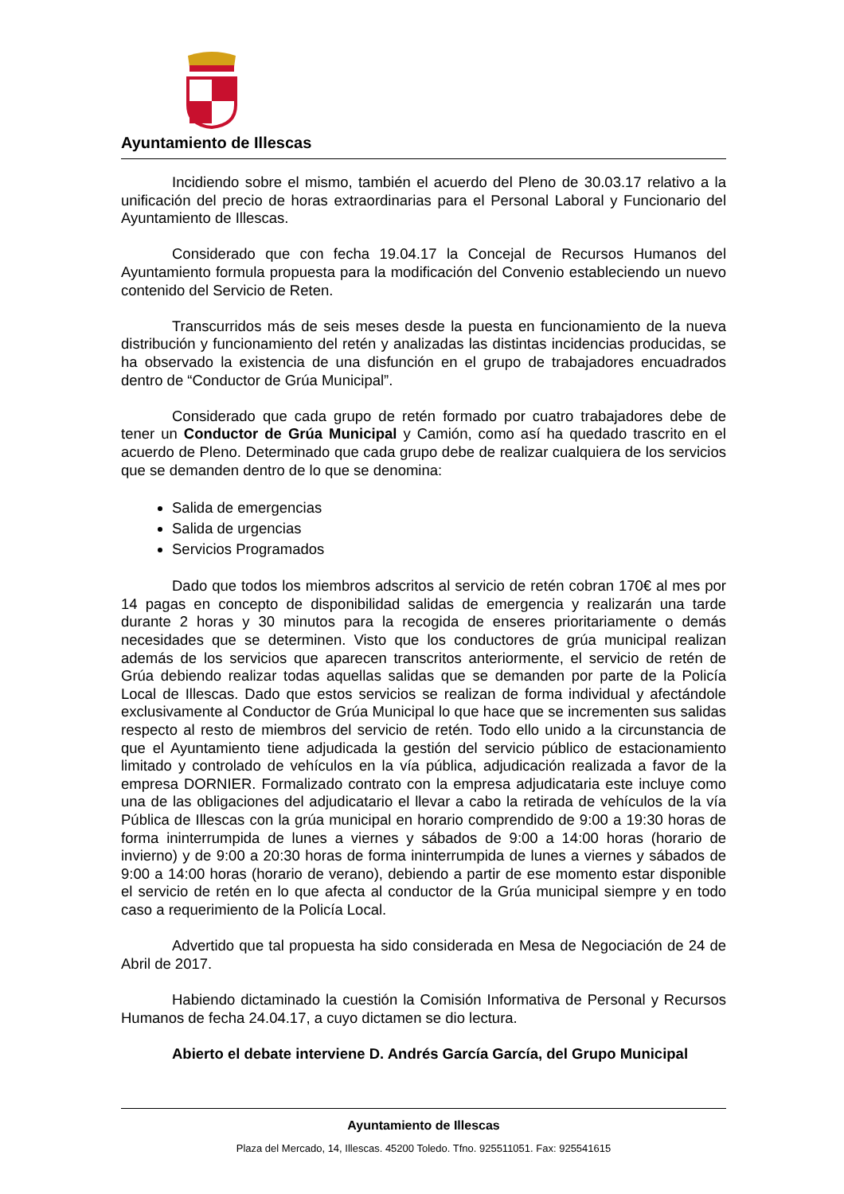Ayuntamiento de Illescas
Incidiendo sobre el mismo, también el acuerdo del Pleno de 30.03.17 relativo a la unificación del precio de horas extraordinarias para el Personal Laboral y Funcionario del Ayuntamiento de Illescas.
Considerado que con fecha 19.04.17 la Concejal de Recursos Humanos del Ayuntamiento formula propuesta para la modificación del Convenio estableciendo un nuevo contenido del Servicio de Reten.
Transcurridos más de seis meses desde la puesta en funcionamiento de la nueva distribución y funcionamiento del retén y analizadas las distintas incidencias producidas, se ha observado la existencia de una disfunción en el grupo de trabajadores encuadrados dentro de “Conductor de Grúa Municipal”.
Considerado que cada grupo de retén formado por cuatro trabajadores debe de tener un Conductor de Grúa Municipal y Camión, como así ha quedado trascrito en el acuerdo de Pleno. Determinado que cada grupo debe de realizar cualquiera de los servicios que se demanden dentro de lo que se denomina:
Salida de emergencias
Salida de urgencias
Servicios Programados
Dado que todos los miembros adscritos al servicio de retén cobran 170€ al mes por 14 pagas en concepto de disponibilidad salidas de emergencia y realizarán una tarde durante 2 horas y 30 minutos para la recogida de enseres prioritariamente o demás necesidades que se determinen. Visto que los conductores de grúa municipal realizan además de los servicios que aparecen transcritos anteriormente, el servicio de retén de Grúa debiendo realizar todas aquellas salidas que se demanden por parte de la Policía Local de Illescas. Dado que estos servicios se realizan de forma individual y afectándole exclusivamente al Conductor de Grúa Municipal lo que hace que se incrementen sus salidas respecto al resto de miembros del servicio de retén. Todo ello unido a la circunstancia de que el Ayuntamiento tiene adjudicada la gestión del servicio público de estacionamiento limitado y controlado de vehículos en la vía pública, adjudicación realizada a favor de la empresa DORNIER. Formalizado contrato con la empresa adjudicataria este incluye como una de las obligaciones del adjudicatario el llevar a cabo la retirada de vehículos de la vía Pública de Illescas con la grúa municipal en horario comprendido de 9:00 a 19:30 horas de forma ininterrumpida de lunes a viernes y sábados de 9:00 a 14:00 horas (horario de invierno) y de 9:00 a 20:30 horas de forma ininterrumpida de lunes a viernes y sábados de 9:00 a 14:00 horas (horario de verano), debiendo a partir de ese momento estar disponible el servicio de retén en lo que afecta al conductor de la Grúa municipal siempre y en todo caso a requerimiento de la Policía Local.
Advertido que tal propuesta ha sido considerada en Mesa de Negociación de 24 de Abril de 2017.
Habiendo dictaminado la cuestión la Comisión Informativa de Personal y Recursos Humanos de fecha 24.04.17, a cuyo dictamen se dio lectura.
Abierto el debate interviene D. Andrés García García, del Grupo Municipal
Ayuntamiento de Illescas
Plaza del Mercado, 14, Illescas. 45200 Toledo. Tfno. 925511051. Fax: 925541615